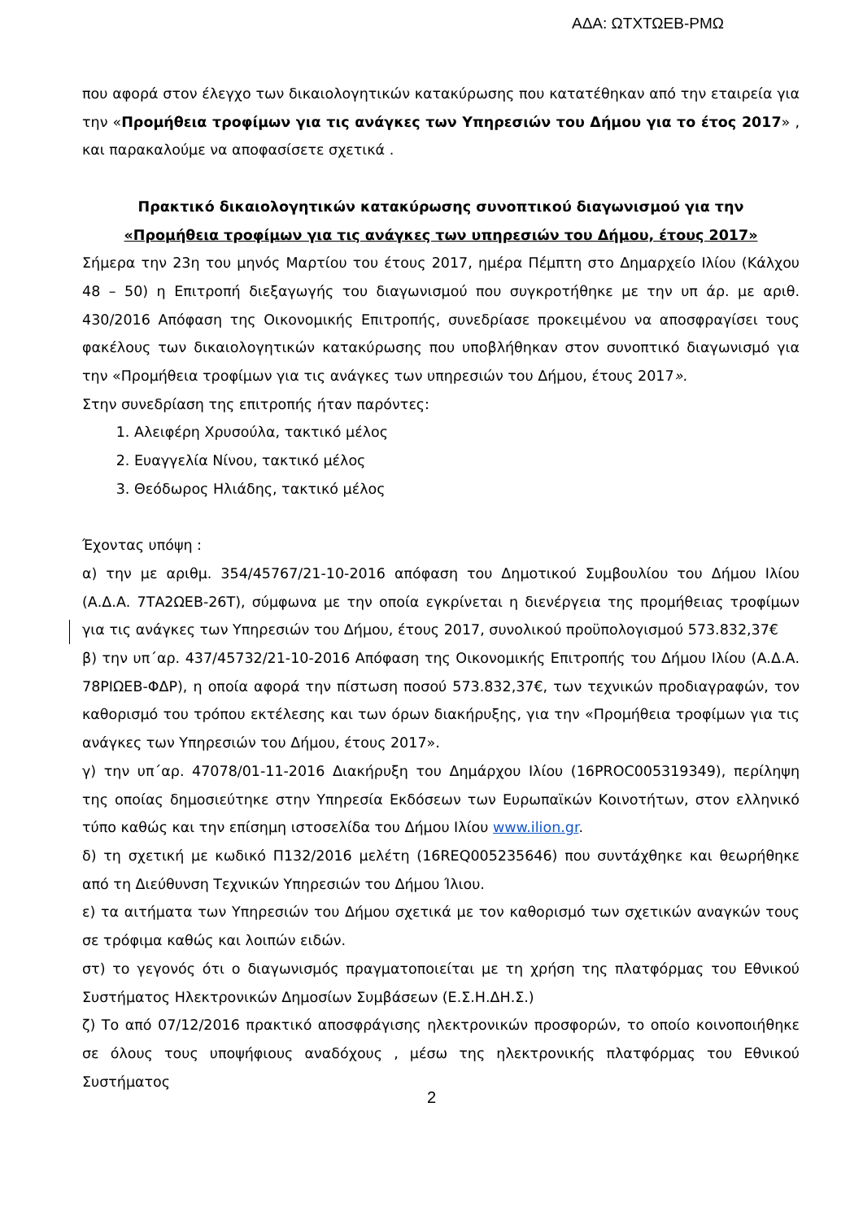ΑΔΑ: ΩΤΧΤΩΕΒ-ΡΜΩ
που αφορά στον έλεγχο των δικαιολογητικών κατακύρωσης που κατατέθηκαν από την εταιρεία για την «Προμήθεια τροφίμων για τις ανάγκες των Υπηρεσιών του Δήμου για το έτος 2017» , και παρακαλούμε να αποφασίσετε σχετικά .
Πρακτικό δικαιολογητικών κατακύρωσης συνοπτικού διαγωνισμού για την
«Προμήθεια τροφίμων για τις ανάγκες των υπηρεσιών του Δήμου, έτους 2017»
Σήμερα την 23η του μηνός Μαρτίου του έτους 2017, ημέρα Πέμπτη στο Δημαρχείο Ιλίου (Κάλχου 48 – 50) η Επιτροπή διεξαγωγής του διαγωνισμού που συγκροτήθηκε με την υπ άρ. με αριθ. 430/2016 Απόφαση της Οικονομικής Επιτροπής, συνεδρίασε προκειμένου να αποσφραγίσει τους φακέλους των δικαιολογητικών κατακύρωσης που υποβλήθηκαν στον συνοπτικό διαγωνισμό για την «Προμήθεια τροφίμων για τις ανάγκες των υπηρεσιών του Δήμου, έτους 2017».
Στην συνεδρίαση της επιτροπής ήταν παρόντες:
1. Αλειφέρη Χρυσούλα, τακτικό μέλος
2. Ευαγγελία Νίνου, τακτικό μέλος
3. Θεόδωρος Ηλιάδης, τακτικό μέλος
Έχοντας υπόψη :
α) την με αριθμ. 354/45767/21-10-2016 απόφαση του Δημοτικού Συμβουλίου του Δήμου Ιλίου (Α.Δ.Α. 7ΤΑ2ΩΕΒ-26Τ), σύμφωνα με την οποία εγκρίνεται η διενέργεια της προμήθειας τροφίμων για τις ανάγκες των Υπηρεσιών του Δήμου, έτους 2017, συνολικού προϋπολογισμού 573.832,37€
β) την υπ΄αρ. 437/45732/21-10-2016 Απόφαση της Οικονομικής Επιτροπής του Δήμου Ιλίου (Α.Δ.Α. 78ΡΙΩΕΒ-ΦΔΡ), η οποία αφορά την πίστωση ποσού 573.832,37€, των τεχνικών προδιαγραφών, τον καθορισμό του τρόπου εκτέλεσης και των όρων διακήρυξης, για την «Προμήθεια τροφίμων για τις ανάγκες των Υπηρεσιών του Δήμου, έτους 2017».
γ) την υπ΄αρ. 47078/01-11-2016 Διακήρυξη του Δημάρχου Ιλίου (16PROC005319349), περίληψη της οποίας δημοσιεύτηκε στην Υπηρεσία Εκδόσεων των Ευρωπαϊκών Κοινοτήτων, στον ελληνικό τύπο καθώς και την επίσημη ιστοσελίδα του Δήμου Ιλίου www.ilion.gr.
δ) τη σχετική με κωδικό Π132/2016 μελέτη (16REQ005235646) που συντάχθηκε και θεωρήθηκε από τη Διεύθυνση Τεχνικών Υπηρεσιών του Δήμου Ίλιου.
ε) τα αιτήματα των Υπηρεσιών του Δήμου σχετικά με τον καθορισμό των σχετικών αναγκών τους σε τρόφιμα καθώς και λοιπών ειδών.
στ) το γεγονός ότι ο διαγωνισμός πραγματοποιείται με τη χρήση της πλατφόρμας του Εθνικού Συστήματος Ηλεκτρονικών Δημοσίων Συμβάσεων (Ε.Σ.Η.ΔΗ.Σ.)
ζ) Το από 07/12/2016 πρακτικό αποσφράγισης ηλεκτρονικών προσφορών, το οποίο κοινοποιήθηκε σε όλους τους υποψήφιους αναδόχους , μέσω της ηλεκτρονικής πλατφόρμας του Εθνικού Συστήματος
2